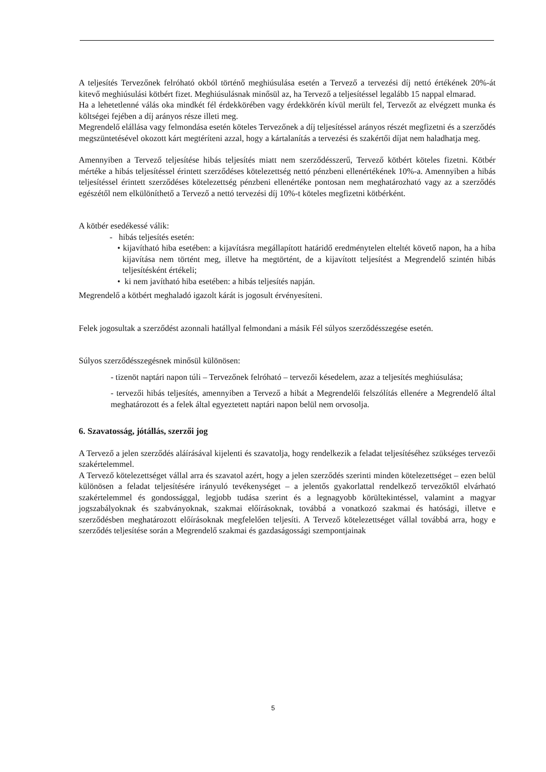A teljesítés Tervezőnek felróható okból történő meghiúsulása esetén a Tervező a tervezési díj nettó értékének 20%-át kitevő meghiúsulási kötbért fizet. Meghiúsulásnak minősül az, ha Tervező a teljesítéssel legalább 15 nappal elmarad.
Ha a lehetetlenné válás oka mindkét fél érdekkörében vagy érdekkörén kívül merült fel, Tervezőt az elvégzett munka és költségei fejében a díj arányos része illeti meg.
Megrendelő elállása vagy felmondása esetén köteles Tervezőnek a díj teljesítéssel arányos részét megfizetni és a szerződés megszüntetésével okozott kárt megtéríteni azzal, hogy a kártalanítás a tervezési és szakértői díjat nem haladhatja meg.
Amennyiben a Tervező teljesítése hibás teljesítés miatt nem szerződésszerű, Tervező kötbért köteles fizetni. Kötbér mértéke a hibás teljesítéssel érintett szerződéses kötelezettség nettó pénzbeni ellenértékének 10%-a. Amennyiben a hibás teljesítéssel érintett szerződéses kötelezettség pénzbeni ellenértéke pontosan nem meghatározható vagy az a szerződés egészétől nem elkülöníthető a Tervező a nettó tervezési díj 10%-t köteles megfizetni kötbérként.
A kötbér esedékessé válik:
- hibás teljesítés esetén:
• kijavítható hiba esetében: a kijavításra megállapított határidő eredménytelen elteltét követő napon, ha a hiba kijavítása nem történt meg, illetve ha megtörtént, de a kijavított teljesítést a Megrendelő szintén hibás teljesítésként értékeli;
• ki nem javítható hiba esetében: a hibás teljesítés napján.
Megrendelő a kötbért meghaladó igazolt kárát is jogosult érvényesíteni.
Felek jogosultak a szerződést azonnali hatállyal felmondani a másik Fél súlyos szerződésszegése esetén.
Súlyos szerződésszegésnek minősül különösen:
- tizenöt naptári napon túli – Tervezőnek felróható – tervezői késedelem, azaz a teljesítés meghiúsulása;
- tervezői hibás teljesítés, amennyiben a Tervező a hibát a Megrendelői felszólítás ellenére a Megrendelő által meghatározott és a felek által egyeztetett naptári napon belül nem orvosolja.
6. Szavatosság, jótállás, szerzői jog
A Tervező a jelen szerződés aláírásával kijelenti és szavatolja, hogy rendelkezik a feladat teljesítéséhez szükséges tervezői szakértelemmel.
A Tervező kötelezettséget vállal arra és szavatol azért, hogy a jelen szerződés szerinti minden kötelezettséget – ezen belül különösen a feladat teljesítésére irányuló tevékenységet – a jelentős gyakorlattal rendelkező tervezőktől elvárható szakértelemmel és gondossággal, legjobb tudása szerint és a legnagyobb körültekintéssel, valamint a magyar jogszabályoknak és szabványoknak, szakmai előírásoknak, továbbá a vonatkozó szakmai és hatósági, illetve e szerződésben meghatározott előírásoknak megfelelően teljesíti. A Tervező kötelezettséget vállal továbbá arra, hogy e szerződés teljesítése során a Megrendelő szakmai és gazdaságossági szempontjainak
5